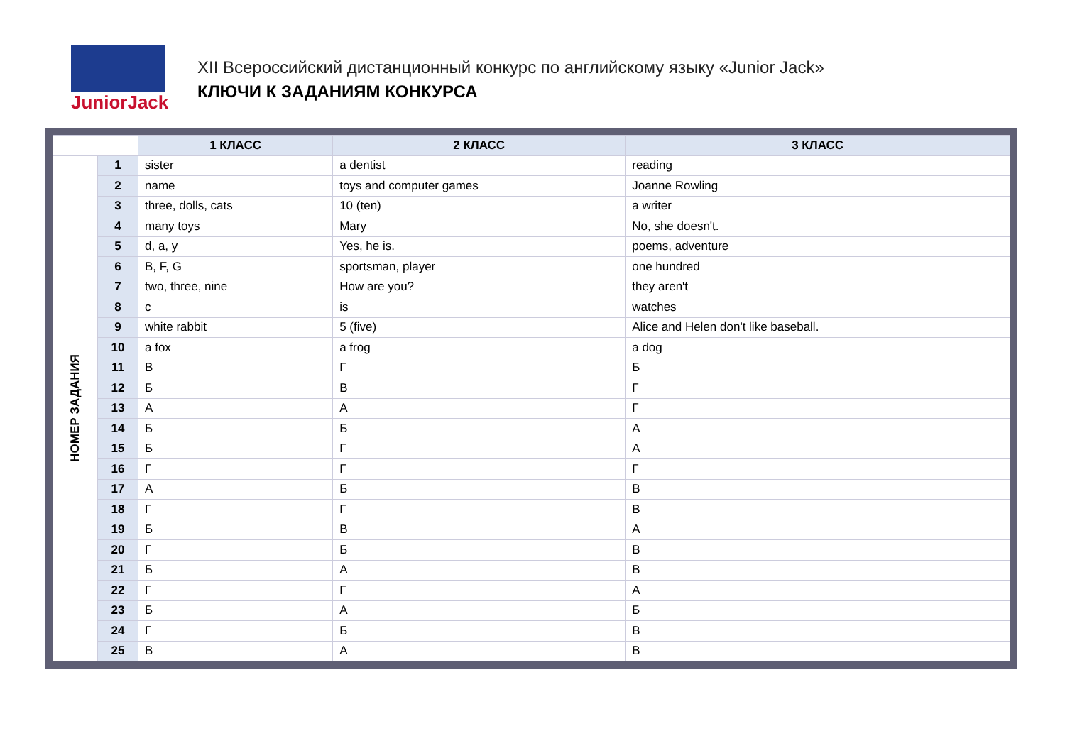JuniorJack
XII Всероссийский дистанционный конкурс по английскому языку «Junior Jack»
КЛЮЧИ К ЗАДАНИЯМ КОНКУРСА
| | | 1 КЛАСС | 2 КЛАСС | 3 КЛАСС |
| --- | --- | --- | --- | --- |
| НОМЕР ЗАДАНИЯ | 1 | sister | a dentist | reading |
| | 2 | name | toys and computer games | Joanne Rowling |
| | 3 | three, dolls, cats | 10 (ten) | a writer |
| | 4 | many toys | Mary | No, she doesn't. |
| | 5 | d, a, y | Yes, he is. | poems, adventure |
| | 6 | B, F, G | sportsman, player | one hundred |
| | 7 | two, three, nine | How are you? | they aren't |
| | 8 | c | is | watches |
| | 9 | white rabbit | 5 (five) | Alice and Helen don't like baseball. |
| | 10 | a fox | a frog | a dog |
| | 11 | В | Г | Б |
| | 12 | Б | В | Г |
| | 13 | А | А | Г |
| | 14 | Б | Б | А |
| | 15 | Б | Г | А |
| | 16 | Г | Г | Г |
| | 17 | А | Б | В |
| | 18 | Г | Г | В |
| | 19 | Б | В | А |
| | 20 | Г | Б | В |
| | 21 | Б | А | В |
| | 22 | Г | Г | А |
| | 23 | Б | А | Б |
| | 24 | Г | Б | В |
| | 25 | В | А | В |